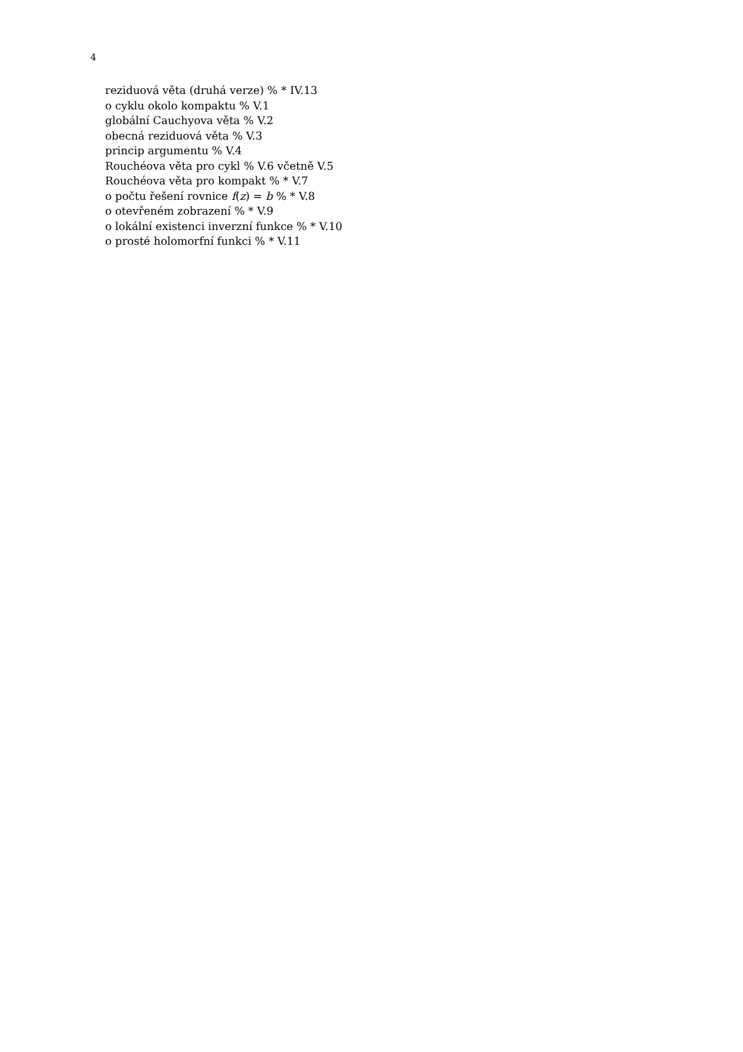4
reziduová věta (druhá verze) % * IV.13
o cyklu okolo kompaktu % V.1
globální Cauchyova věta % V.2
obecná reziduová věta % V.3
princip argumentu % V.4
Rouchéova věta pro cykl % V.6 včetně V.5
Rouchéova věta pro kompakt % * V.7
o počtu řešení rovnice f(z) = b % * V.8
o otevřeném zobrazení % * V.9
o lokální existenci inverzní funkce % * V.10
o prosté holomorfní funkci % * V.11